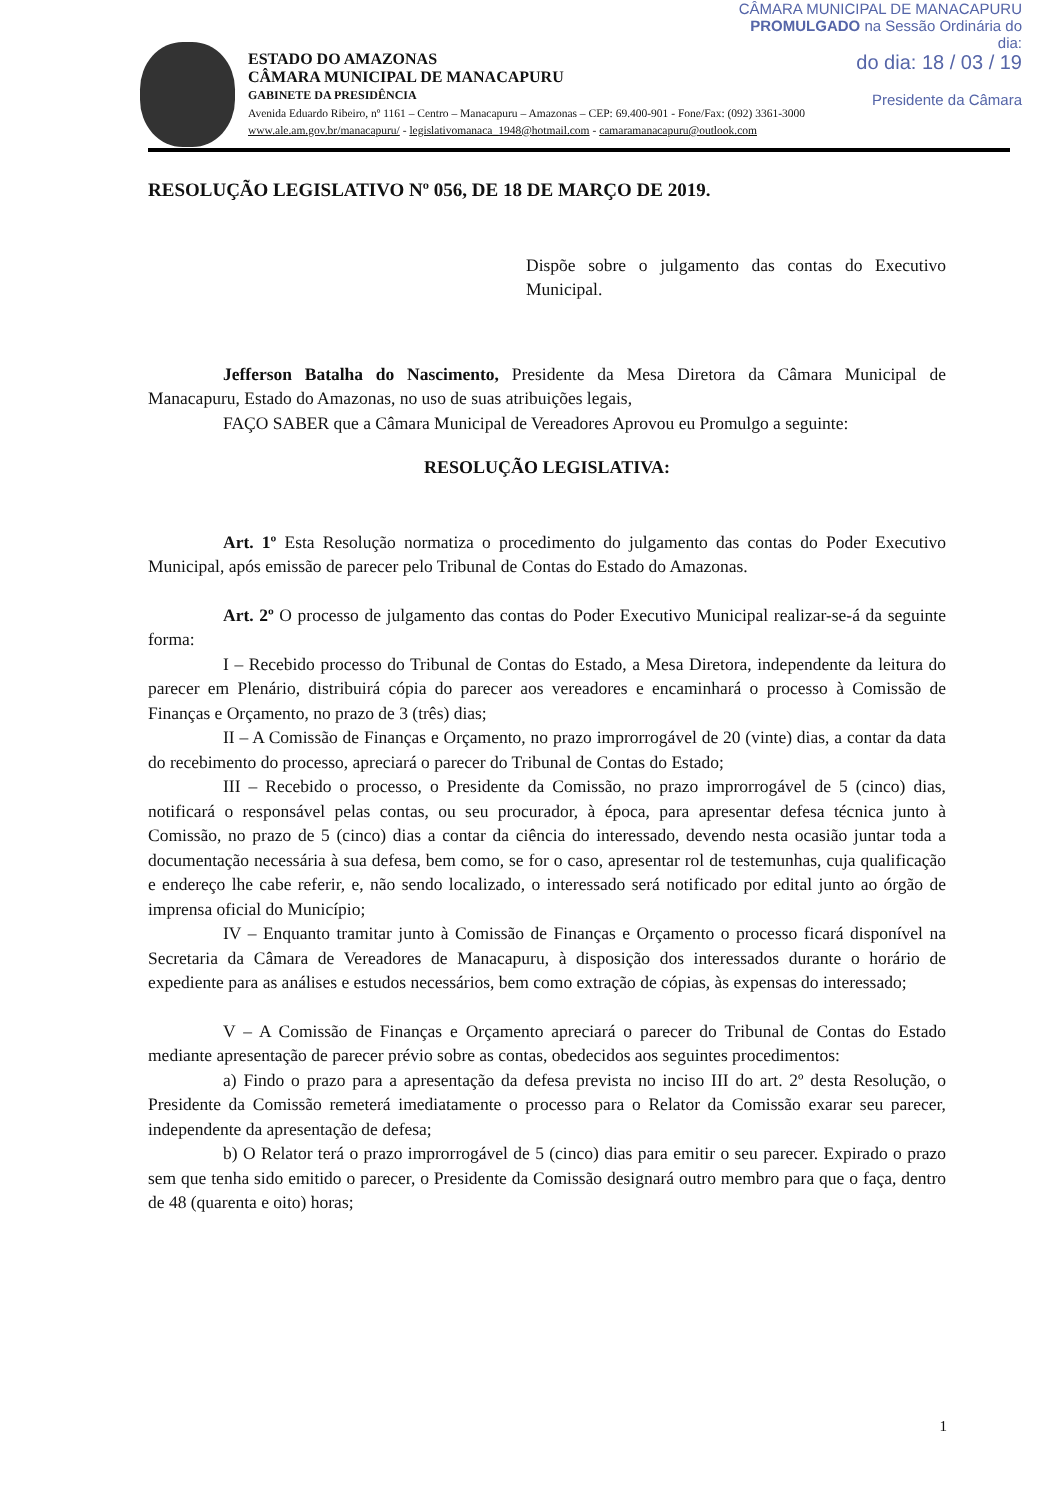CÂMARA MUNICIPAL DE MANACAPURU
PROMULGADO na Sessão Ordinária do dia:
do dia: 18 / 03 / 19
Presidente da Câmara
ESTADO DO AMAZONAS
CÂMARA MUNICIPAL DE MANACAPURU
GABINETE DA PRESIDÊNCIA
Avenida Eduardo Ribeiro, nº 1161 – Centro – Manacapuru – Amazonas – CEP: 69.400-901 - Fone/Fax: (092) 3361-3000
www.ale.am.gov.br/manacapuru/ - legislativomanaca_1948@hotmail.com - camaramanacapuru@outlook.com
RESOLUÇÃO LEGISLATIVO Nº 056, DE 18 DE MARÇO DE 2019.
Dispõe sobre o julgamento das contas do Executivo Municipal.
Jefferson Batalha do Nascimento, Presidente da Mesa Diretora da Câmara Municipal de Manacapuru, Estado do Amazonas, no uso de suas atribuições legais,
FAÇO SABER que a Câmara Municipal de Vereadores Aprovou eu Promulgo a seguinte:
RESOLUÇÃO LEGISLATIVA:
Art. 1º Esta Resolução normatiza o procedimento do julgamento das contas do Poder Executivo Municipal, após emissão de parecer pelo Tribunal de Contas do Estado do Amazonas.
Art. 2º O processo de julgamento das contas do Poder Executivo Municipal realizar-se-á da seguinte forma:
I – Recebido processo do Tribunal de Contas do Estado, a Mesa Diretora, independente da leitura do parecer em Plenário, distribuirá cópia do parecer aos vereadores e encaminhará o processo à Comissão de Finanças e Orçamento, no prazo de 3 (três) dias;
II – A Comissão de Finanças e Orçamento, no prazo improrrogável de 20 (vinte) dias, a contar da data do recebimento do processo, apreciará o parecer do Tribunal de Contas do Estado;
III – Recebido o processo, o Presidente da Comissão, no prazo improrrogável de 5 (cinco) dias, notificará o responsável pelas contas, ou seu procurador, à época, para apresentar defesa técnica junto à Comissão, no prazo de 5 (cinco) dias a contar da ciência do interessado, devendo nesta ocasião juntar toda a documentação necessária à sua defesa, bem como, se for o caso, apresentar rol de testemunhas, cuja qualificação e endereço lhe cabe referir, e, não sendo localizado, o interessado será notificado por edital junto ao órgão de imprensa oficial do Município;
IV – Enquanto tramitar junto à Comissão de Finanças e Orçamento o processo ficará disponível na Secretaria da Câmara de Vereadores de Manacapuru, à disposição dos interessados durante o horário de expediente para as análises e estudos necessários, bem como extração de cópias, às expensas do interessado;
V – A Comissão de Finanças e Orçamento apreciará o parecer do Tribunal de Contas do Estado mediante apresentação de parecer prévio sobre as contas, obedecidos aos seguintes procedimentos:
a) Findo o prazo para a apresentação da defesa prevista no inciso III do art. 2º desta Resolução, o Presidente da Comissão remeterá imediatamente o processo para o Relator da Comissão exarar seu parecer, independente da apresentação de defesa;
b) O Relator terá o prazo improrrogável de 5 (cinco) dias para emitir o seu parecer. Expirado o prazo sem que tenha sido emitido o parecer, o Presidente da Comissão designará outro membro para que o faça, dentro de 48 (quarenta e oito) horas;
1